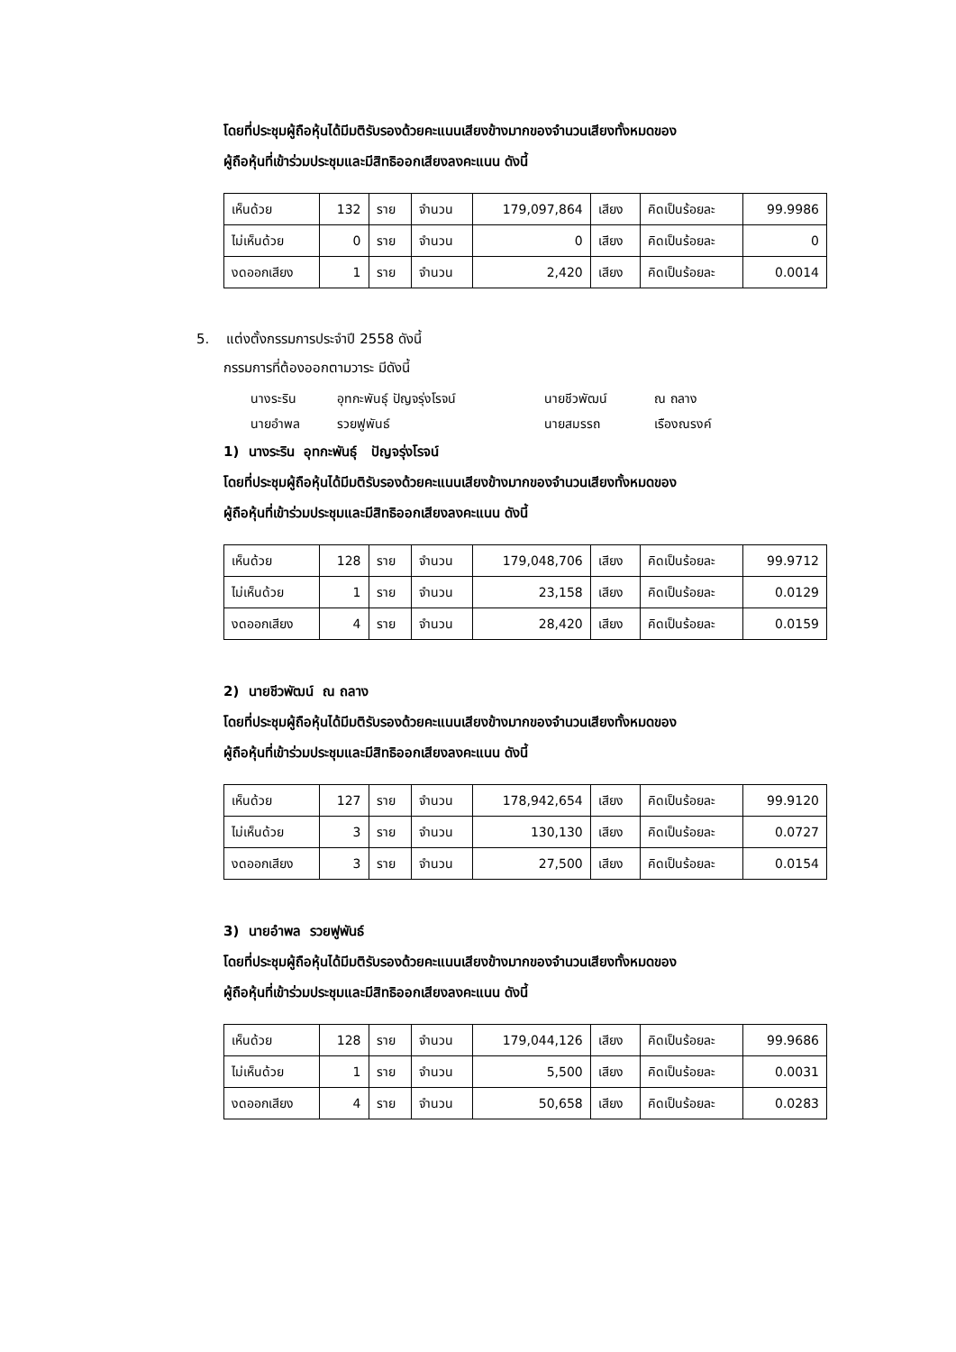โดยที่ประชุมผู้ถือหุ้นได้มีมติรับรองด้วยคะแนนเสียงข้างมากของจำนวนเสียงทั้งหมดของ
ผู้ถือหุ้นที่เข้าร่วมประชุมและมีสิทธิออกเสียงลงคะแนน ดังนี้
| เห็นด้วย | 132 | ราย | จำนวน | 179,097,864 | เสียง | คิดเป็นร้อยละ | 99.9986 |
| ไม่เห็นด้วย | 0 | ราย | จำนวน | 0 | เสียง | คิดเป็นร้อยละ | 0 |
| งดออกเสียง | 1 | ราย | จำนวน | 2,420 | เสียง | คิดเป็นร้อยละ | 0.0014 |
5. แต่งตั้งกรรมการประจำปี 2558 ดังนี้
กรรมการที่ต้องออกตามวาระ มีดังนี้
| นางระริน | อุทกะพันธุ์ ปัญจรุ่งโรจน์ | นายชีวพัฒน์ | ณ ถลาง |
| นายอำพล | รวยฟูพันธ์ | นายสมรรถ | เรืองณรงค์ |
1) นางระริน อุทกะพันธุ์ ปัญจรุ่งโรจน์
โดยที่ประชุมผู้ถือหุ้นได้มีมติรับรองด้วยคะแนนเสียงข้างมากของจำนวนเสียงทั้งหมดของ
ผู้ถือหุ้นที่เข้าร่วมประชุมและมีสิทธิออกเสียงลงคะแนน ดังนี้
| เห็นด้วย | 128 | ราย | จำนวน | 179,048,706 | เสียง | คิดเป็นร้อยละ | 99.9712 |
| ไม่เห็นด้วย | 1 | ราย | จำนวน | 23,158 | เสียง | คิดเป็นร้อยละ | 0.0129 |
| งดออกเสียง | 4 | ราย | จำนวน | 28,420 | เสียง | คิดเป็นร้อยละ | 0.0159 |
2) นายชีวพัฒน์ ณ ถลาง
โดยที่ประชุมผู้ถือหุ้นได้มีมติรับรองด้วยคะแนนเสียงข้างมากของจำนวนเสียงทั้งหมดของ
ผู้ถือหุ้นที่เข้าร่วมประชุมและมีสิทธิออกเสียงลงคะแนน ดังนี้
| เห็นด้วย | 127 | ราย | จำนวน | 178,942,654 | เสียง | คิดเป็นร้อยละ | 99.9120 |
| ไม่เห็นด้วย | 3 | ราย | จำนวน | 130,130 | เสียง | คิดเป็นร้อยละ | 0.0727 |
| งดออกเสียง | 3 | ราย | จำนวน | 27,500 | เสียง | คิดเป็นร้อยละ | 0.0154 |
3) นายอำพล รวยฟูพันธ์
โดยที่ประชุมผู้ถือหุ้นได้มีมติรับรองด้วยคะแนนเสียงข้างมากของจำนวนเสียงทั้งหมดของ
ผู้ถือหุ้นที่เข้าร่วมประชุมและมีสิทธิออกเสียงลงคะแนน ดังนี้
| เห็นด้วย | 128 | ราย | จำนวน | 179,044,126 | เสียง | คิดเป็นร้อยละ | 99.9686 |
| ไม่เห็นด้วย | 1 | ราย | จำนวน | 5,500 | เสียง | คิดเป็นร้อยละ | 0.0031 |
| งดออกเสียง | 4 | ราย | จำนวน | 50,658 | เสียง | คิดเป็นร้อยละ | 0.0283 |